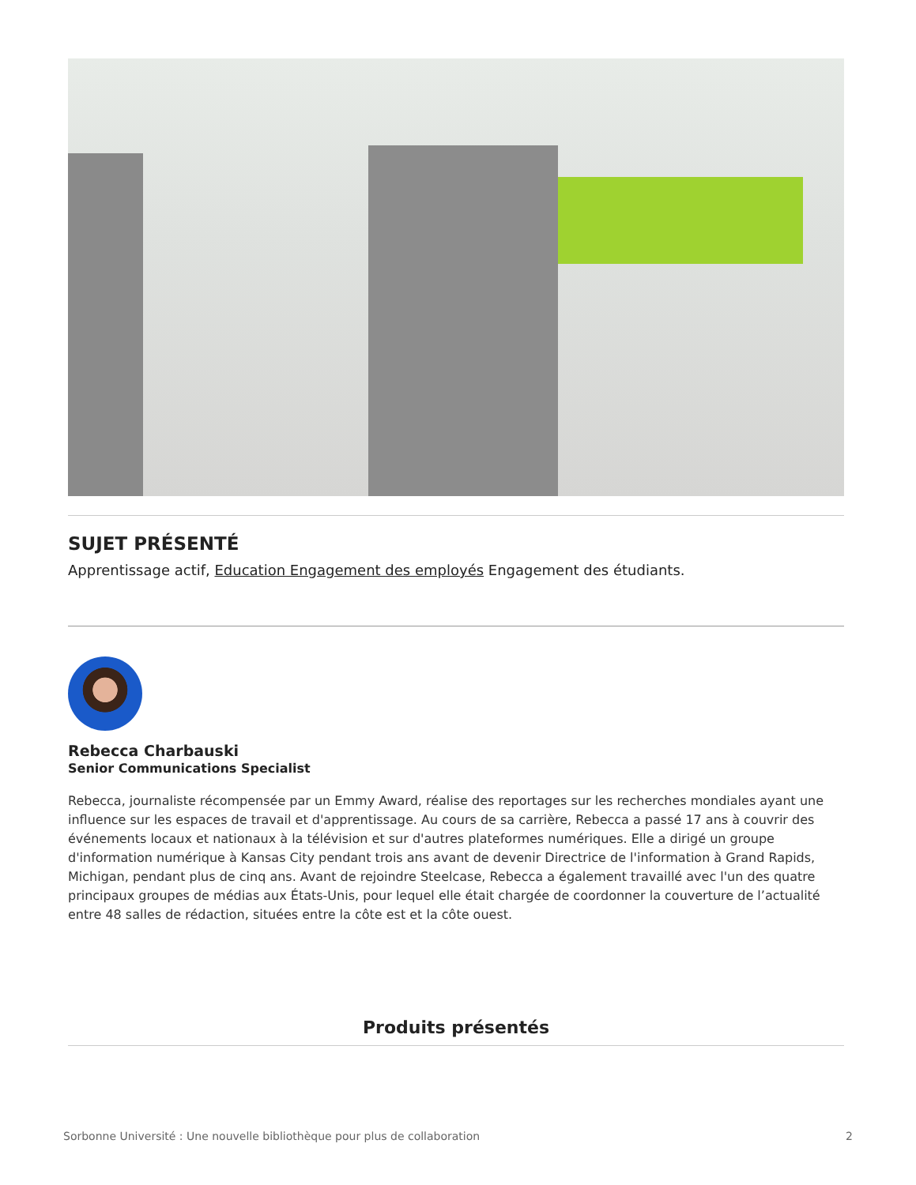SUJET PRÉSENTÉ
Apprentissage actif, Education Engagement des employés Engagement des étudiants.
Rebecca Charbauski
Senior Communications Specialist
Rebecca, journaliste récompensée par un Emmy Award, réalise des reportages sur les recherches mondiales ayant une influence sur les espaces de travail et d'apprentissage. Au cours de sa carrière, Rebecca a passé 17 ans à couvrir des événements locaux et nationaux à la télévision et sur d'autres plateformes numériques. Elle a dirigé un groupe d'information numérique à Kansas City pendant trois ans avant de devenir Directrice de l'information à Grand Rapids, Michigan, pendant plus de cinq ans. Avant de rejoindre Steelcase, Rebecca a également travaillé avec l'un des quatre principaux groupes de médias aux États-Unis, pour lequel elle était chargée de coordonner la couverture de l’actualité entre 48 salles de rédaction, situées entre la côte est et la côte ouest.
Produits présentés
Sorbonne Université : Une nouvelle bibliothèque pour plus de collaboration 2